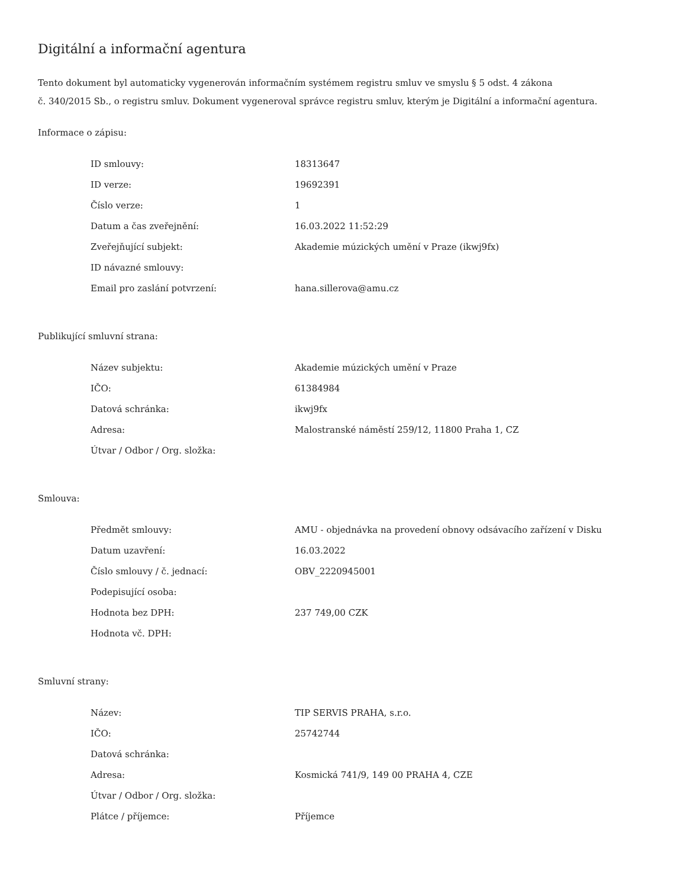Digitální a informační agentura
Tento dokument byl automaticky vygenerován informačním systémem registru smluv ve smyslu § 5 odst. 4 zákona
č. 340/2015 Sb., o registru smluv. Dokument vygeneroval správce registru smluv, kterým je Digitální a informační agentura.
Informace o zápisu:
| ID smlouvy: | 18313647 |
| ID verze: | 19692391 |
| Číslo verze: | 1 |
| Datum a čas zveřejnění: | 16.03.2022 11:52:29 |
| Zveřejňující subjekt: | Akademie múzických umění v Praze (ikwj9fx) |
| ID návazné smlouvy: | |
| Email pro zaslání potvrzení: | hana.sillerova@amu.cz |
Publikující smluvní strana:
| Název subjektu: | Akademie múzických umění v Praze |
| IČO: | 61384984 |
| Datová schránka: | ikwj9fx |
| Adresa: | Malostranské náměstí 259/12, 11800 Praha 1, CZ |
| Útvar / Odbor / Org. složka: | |
Smlouva:
| Předmět smlouvy: | AMU - objednávka na provedení obnovy odsávacího zařízení v Disku |
| Datum uzavření: | 16.03.2022 |
| Číslo smlouvy / č. jednací: | OBV_2220945001 |
| Podepisující osoba: | |
| Hodnota bez DPH: | 237 749,00 CZK |
| Hodnota vč. DPH: | |
Smluvní strany:
| Název: | TIP SERVIS PRAHA, s.r.o. |
| IČO: | 25742744 |
| Datová schránka: | |
| Adresa: | Kosmická 741/9, 149 00 PRAHA 4, CZE |
| Útvar / Odbor / Org. složka: | |
| Plátce / příjemce: | Příjemce |